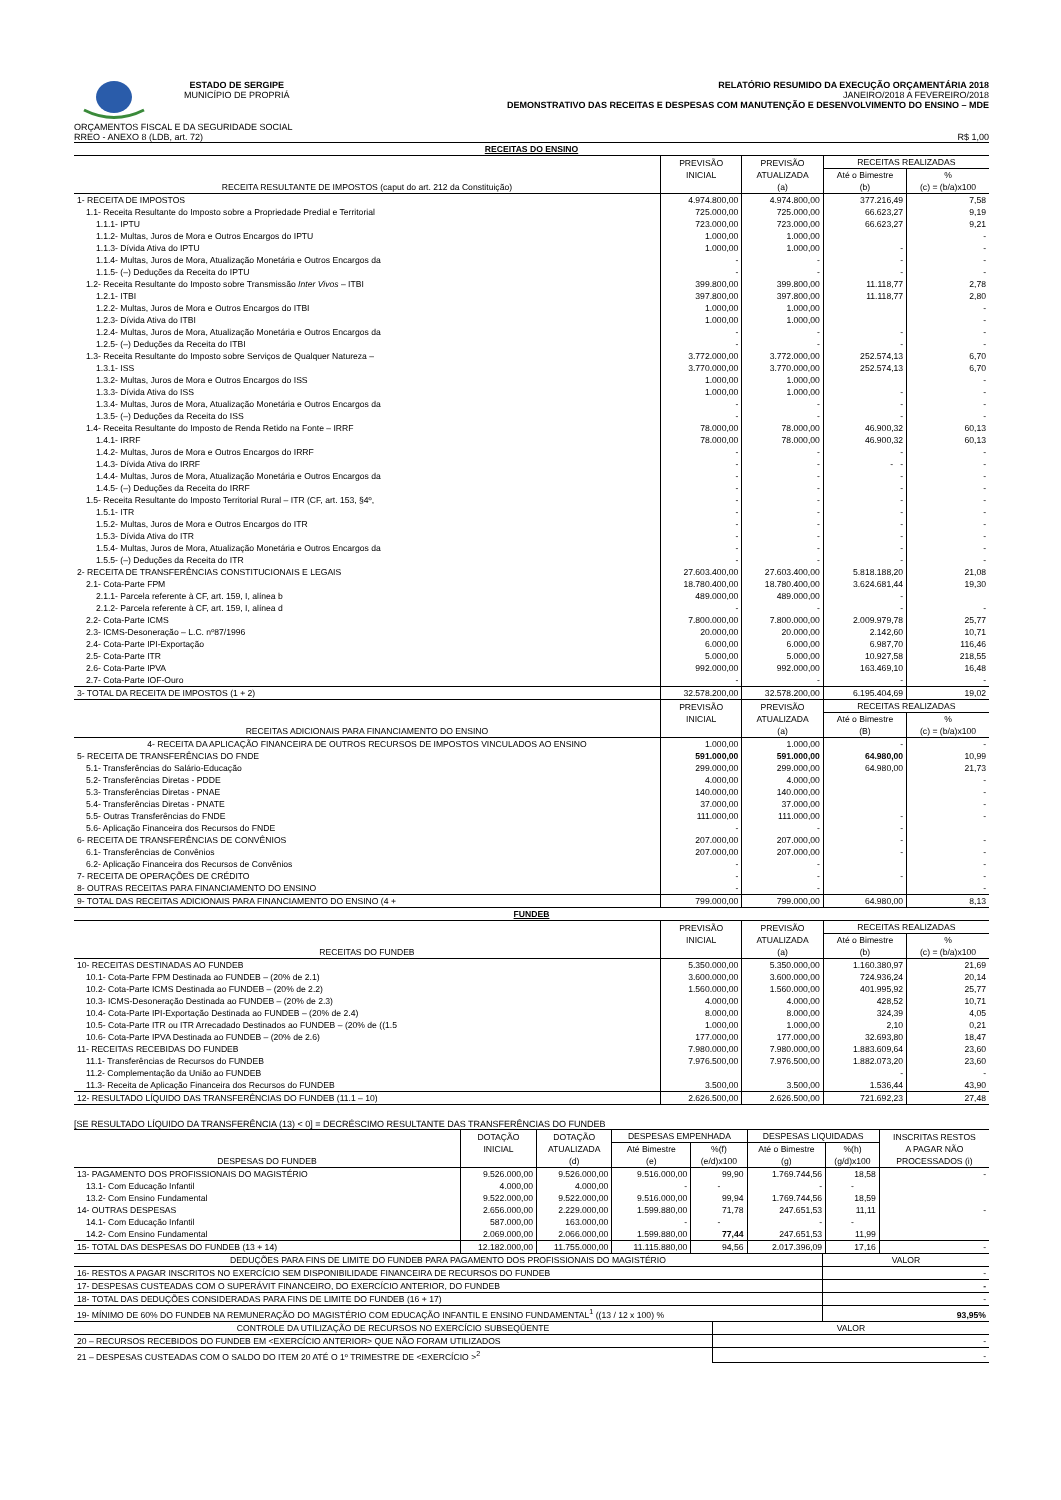ESTADO DE SERGIPE
MUNICÍPIO DE PROPRIÁ
RELATÓRIO RESUMIDO DA EXECUÇÃO ORÇAMENTÁRIA 2018
JANEIRO/2018 A FEVEREIRO/2018
DEMONSTRATIVO DAS RECEITAS E DESPESAS COM MANUTENÇÃO E DESENVOLVIMENTO DO ENSINO – MDE
ORÇAMENTOS FISCAL E DA SEGURIDADE SOCIAL
RREO - ANEXO 8 (LDB, art. 72) R$ 1,00
| RECEITAS DO ENSINO | | | | |
| RECEITA RESULTANTE DE IMPOSTOS (caput do art. 212 da Constituição) | PREVISÃO | PREVISÃO | RECEITAS REALIZADAS | |
| | INICIAL | ATUALIZADA | Até o Bimestre | % |
| | | (a) | (b) | (c) = (b/a)x100 |
| 1- RECEITA DE IMPOSTOS | 4.974.800,00 | 4.974.800,00 | 377.216,49 | 7,58 |
| 1.1- Receita Resultante do Imposto sobre a Propriedade Predial e Territorial | 725.000,00 | 725.000,00 | 66.623,27 | 9,19 |
| 1.1.1- IPTU | 723.000,00 | 723.000,00 | 66.623,27 | 9,21 |
| 1.1.2- Multas, Juros de Mora e Outros Encargos do IPTU | 1.000,00 | 1.000,00 | | - |
| 1.1.3- Dívida Ativa do IPTU | 1.000,00 | 1.000,00 | - | - |
| 1.1.4- Multas, Juros de Mora, Atualização Monetária e Outros Encargos da | - | - | - | - |
| 1.1.5- (–) Deduções da Receita do IPTU | - | - | - | - |
| 1.2- Receita Resultante do Imposto sobre Transmissão Inter Vivos – ITBI | 399.800,00 | 399.800,00 | 11.118,77 | 2,78 |
| 1.2.1- ITBI | 397.800,00 | 397.800,00 | 11.118,77 | 2,80 |
| 1.2.2- Multas, Juros de Mora e Outros Encargos do ITBI | 1.000,00 | 1.000,00 | | - |
| 1.2.3- Dívida Ativa do ITBI | 1.000,00 | 1.000,00 | | - |
| 1.2.4- Multas, Juros de Mora, Atualização Monetária e Outros Encargos da | - | - | - | - |
| 1.2.5- (–) Deduções da Receita do ITBI | - | - | - | - |
| 1.3- Receita Resultante do Imposto sobre Serviços de Qualquer Natureza – | 3.772.000,00 | 3.772.000,00 | 252.574,13 | 6,70 |
| 1.3.1- ISS | 3.770.000,00 | 3.770.000,00 | 252.574,13 | 6,70 |
| 1.3.2- Multas, Juros de Mora e Outros Encargos do ISS | 1.000,00 | 1.000,00 | | - |
| 1.3.3- Dívida Ativa do ISS | 1.000,00 | 1.000,00 | - | - |
| 1.3.4- Multas, Juros de Mora, Atualização Monetária e Outros Encargos da | - | - | - | - |
| 1.3.5- (–) Deduções da Receita do ISS | - | - | - | - |
| 1.4- Receita Resultante do Imposto de Renda Retido na Fonte – IRRF | 78.000,00 | 78.000,00 | 46.900,32 | 60,13 |
| 1.4.1- IRRF | 78.000,00 | 78.000,00 | 46.900,32 | 60,13 |
| 1.4.2- Multas, Juros de Mora e Outros Encargos do IRRF | - | - | - | - |
| 1.4.3- Dívida Ativa do IRRF | - | - | - - | - |
| 1.4.4- Multas, Juros de Mora, Atualização Monetária e Outros Encargos da | - | - | - | - |
| 1.4.5- (–) Deduções da Receita do IRRF | - | - | - | - |
| 1.5- Receita Resultante do Imposto Territorial Rural – ITR (CF, art. 153, §4º, | - | - | - | - |
| 1.5.1- ITR | - | - | - | - |
| 1.5.2- Multas, Juros de Mora e Outros Encargos do ITR | - | - | - | - |
| 1.5.3- Dívida Ativa do ITR | - | - | - | - |
| 1.5.4- Multas, Juros de Mora, Atualização Monetária e Outros Encargos da | - | - | - | - |
| 1.5.5- (–) Deduções da Receita do ITR | - | - | - | - |
| 2- RECEITA DE TRANSFERÊNCIAS CONSTITUCIONAIS E LEGAIS | 27.603.400,00 | 27.603.400,00 | 5.818.188,20 | 21,08 |
| 2.1- Cota-Parte FPM | 18.780.400,00 | 18.780.400,00 | 3.624.681,44 | 19,30 |
| 2.1.1- Parcela referente à CF, art. 159, I, alínea b | 489.000,00 | 489.000,00 | - | |
| 2.1.2- Parcela referente à CF, art. 159, I, alínea d | - | - | - | - |
| 2.2- Cota-Parte ICMS | 7.800.000,00 | 7.800.000,00 | 2.009.979,78 | 25,77 |
| 2.3- ICMS-Desoneração – L.C. nº87/1996 | 20.000,00 | 20.000,00 | 2.142,60 | 10,71 |
| 2.4- Cota-Parte IPI-Exportação | 6.000,00 | 6.000,00 | 6.987,70 | 116,46 |
| 2.5- Cota-Parte ITR | 5.000,00 | 5.000,00 | 10.927,58 | 218,55 |
| 2.6- Cota-Parte IPVA | 992.000,00 | 992.000,00 | 163.469,10 | 16,48 |
| 2.7- Cota-Parte IOF-Ouro | - | - | - | - |
| 3- TOTAL DA RECEITA DE IMPOSTOS (1 + 2) | 32.578.200,00 | 32.578.200,00 | 6.195.404,69 | 19,02 |
| RECEITAS ADICIONAIS PARA FINANCIAMENTO DO ENSINO | PREVISÃO | PREVISÃO | RECEITAS REALIZADAS | |
| | INICIAL | ATUALIZADA | Até o Bimestre | % |
| | | (a) | (B) | (c) = (b/a)x100 |
| 4- RECEITA DA APLICAÇÃO FINANCEIRA DE OUTROS RECURSOS DE IMPOSTOS VINCULADOS AO ENSINO | 1.000,00 | 1.000,00 | - | - |
| 5- RECEITA DE TRANSFERÊNCIAS DO FNDE | 591.000,00 | 591.000,00 | 64.980,00 | 10,99 |
| 5.1- Transferências do Salário-Educação | 299.000,00 | 299.000,00 | 64.980,00 | 21,73 |
| 5.2- Transferências Diretas - PDDE | 4.000,00 | 4.000,00 | | - |
| 5.3- Transferências Diretas - PNAE | 140.000,00 | 140.000,00 | | - |
| 5.4- Transferências Diretas - PNATE | 37.000,00 | 37.000,00 | | - |
| 5.5- Outras Transferências do FNDE | 111.000,00 | 111.000,00 | - | - |
| 5.6- Aplicação Financeira dos Recursos do FNDE | - | - | - | |
| 6- RECEITA DE TRANSFERÊNCIAS DE CONVÊNIOS | 207.000,00 | 207.000,00 | - | - |
| 6.1- Transferências de Convênios | 207.000,00 | 207.000,00 | - | - |
| 6.2- Aplicação Financeira dos Recursos de Convênios | - | - | | - |
| 7- RECEITA DE OPERAÇÕES DE CRÉDITO | - | - | - | - |
| 8- OUTRAS RECEITAS PARA FINANCIAMENTO DO ENSINO | - | - | | - |
| 9- TOTAL DAS RECEITAS ADICIONAIS PARA FINANCIAMENTO DO ENSINO (4 + | 799.000,00 | 799.000,00 | 64.980,00 | 8,13 |
| FUNDEB | | | | |
| RECEITAS DO FUNDEB | PREVISÃO | PREVISÃO | RECEITAS REALIZADAS | |
| | INICIAL | ATUALIZADA | Até o Bimestre | % |
| | | (a) | (b) | (c) = (b/a)x100 |
| 10- RECEITAS DESTINADAS AO FUNDEB | 5.350.000,00 | 5.350.000,00 | 1.160.380,97 | 21,69 |
| 10.1- Cota-Parte FPM Destinada ao FUNDEB – (20% de 2.1) | 3.600.000,00 | 3.600.000,00 | 724.936,24 | 20,14 |
| 10.2- Cota-Parte ICMS Destinada ao FUNDEB – (20% de 2.2) | 1.560.000,00 | 1.560.000,00 | 401.995,92 | 25,77 |
| 10.3- ICMS-Desoneração Destinada ao FUNDEB – (20% de 2.3) | 4.000,00 | 4.000,00 | 428,52 | 10,71 |
| 10.4- Cota-Parte IPI-Exportação Destinada ao FUNDEB – (20% de 2.4) | 8.000,00 | 8.000,00 | 324,39 | 4,05 |
| 10.5- Cota-Parte ITR ou ITR Arrecadado Destinados ao FUNDEB – (20% de ((1.5 | 1.000,00 | 1.000,00 | 2,10 | 0,21 |
| 10.6- Cota-Parte IPVA Destinada ao FUNDEB – (20% de 2.6) | 177.000,00 | 177.000,00 | 32.693,80 | 18,47 |
| 11- RECEITAS RECEBIDAS DO FUNDEB | 7.980.000,00 | 7.980.000,00 | 1.883.609,64 | 23,60 |
| 11.1- Transferências de Recursos do FUNDEB | 7.976.500,00 | 7.976.500,00 | 1.882.073,20 | 23,60 |
| 11.2- Complementação da União ao FUNDEB | | | - | - |
| 11.3- Receita de Aplicação Financeira dos Recursos do FUNDEB | 3.500,00 | 3.500,00 | 1.536,44 | 43,90 |
| 12- RESULTADO LÍQUIDO DAS TRANSFERÊNCIAS DO FUNDEB (11.1 – 10) | 2.626.500,00 | 2.626.500,00 | 721.692,23 | 27,48 |
[SE RESULTADO LÍQUIDO DA TRANSFERÊNCIA (13) < 0] = DECRÉSCIMO RESULTANTE DAS TRANSFERÊNCIAS DO FUNDEB
| DESPESAS DO FUNDEB | DOTAÇÃO | DOTAÇÃO | DESPESAS EMPENHADA | | DESPESAS LIQUIDADAS | | INSCRITAS RESTOS |
| | INICIAL | ATUALIZADA | Até Bimestre | %(f) | Até o Bimestre | %(h) | A PAGAR NÃO |
| | | (d) | (e) | (e/d)x100 | (g) | (g/d)x100 | PROCESSADOS (i) |
| 13- PAGAMENTO DOS PROFISSIONAIS DO MAGISTÉRIO | 9.526.000,00 | 9.526.000,00 | 9.516.000,00 | 99,90 | 1.769.744,56 | 18,58 | - |
| 13.1- Com Educação Infantil | 4.000,00 | 4.000,00 | - | - | - | - | |
| 13.2- Com Ensino Fundamental | 9.522.000,00 | 9.522.000,00 | 9.516.000,00 | 99,94 | 1.769.744,56 | 18,59 | |
| 14- OUTRAS DESPESAS | 2.656.000,00 | 2.229.000,00 | 1.599.880,00 | 71,78 | 247.651,53 | 11,11 | - |
| 14.1- Com Educação Infantil | 587.000,00 | 163.000,00 | - | - | - | - | |
| 14.2- Com Ensino Fundamental | 2.069.000,00 | 2.066.000,00 | 1.599.880,00 | 77,44 | 247.651,53 | 11,99 | |
| 15- TOTAL DAS DESPESAS DO FUNDEB (13 + 14) | 12.182.000,00 | 11.755.000,00 | 11.115.880,00 | 94,56 | 2.017.396,09 | 17,16 | - |
| DEDUÇÕES PARA FINS DE LIMITE DO FUNDEB PARA PAGAMENTO DOS PROFISSIONAIS DO MAGISTÉRIO | VALOR |
| 16- RESTOS A PAGAR INSCRITOS NO EXERCÍCIO SEM DISPONIBILIDADE FINANCEIRA DE RECURSOS DO FUNDEB | - |
| 17- DESPESAS CUSTEADAS COM O SUPERÁVIT FINANCEIRO, DO EXERCÍCIO ANTERIOR, DO FUNDEB | - |
| 18- TOTAL DAS DEDUÇÕES CONSIDERADAS PARA FINS DE LIMITE DO FUNDEB (16 + 17) | - |
| 19- MÍNIMO DE 60% DO FUNDEB NA REMUNERAÇÃO DO MAGISTÉRIO COM EDUCAÇÃO INFANTIL E ENSINO FUNDAMENTAL<sup>1</sup> ((13 / 12 x 100) % | 93,95% |
| CONTROLE DA UTILIZAÇÃO DE RECURSOS NO EXERCÍCIO SUBSEQÜENTE | VALOR |
| 20 – RECURSOS RECEBIDOS DO FUNDEB EM <EXERCÍCIO ANTERIOR> QUE NÃO FORAM UTILIZADOS | - |
| 21 – DESPESAS CUSTEADAS COM O SALDO DO ITEM 20 ATÉ O 1º TRIMESTRE DE <EXERCÍCIO ><sup>2</sup> | - |